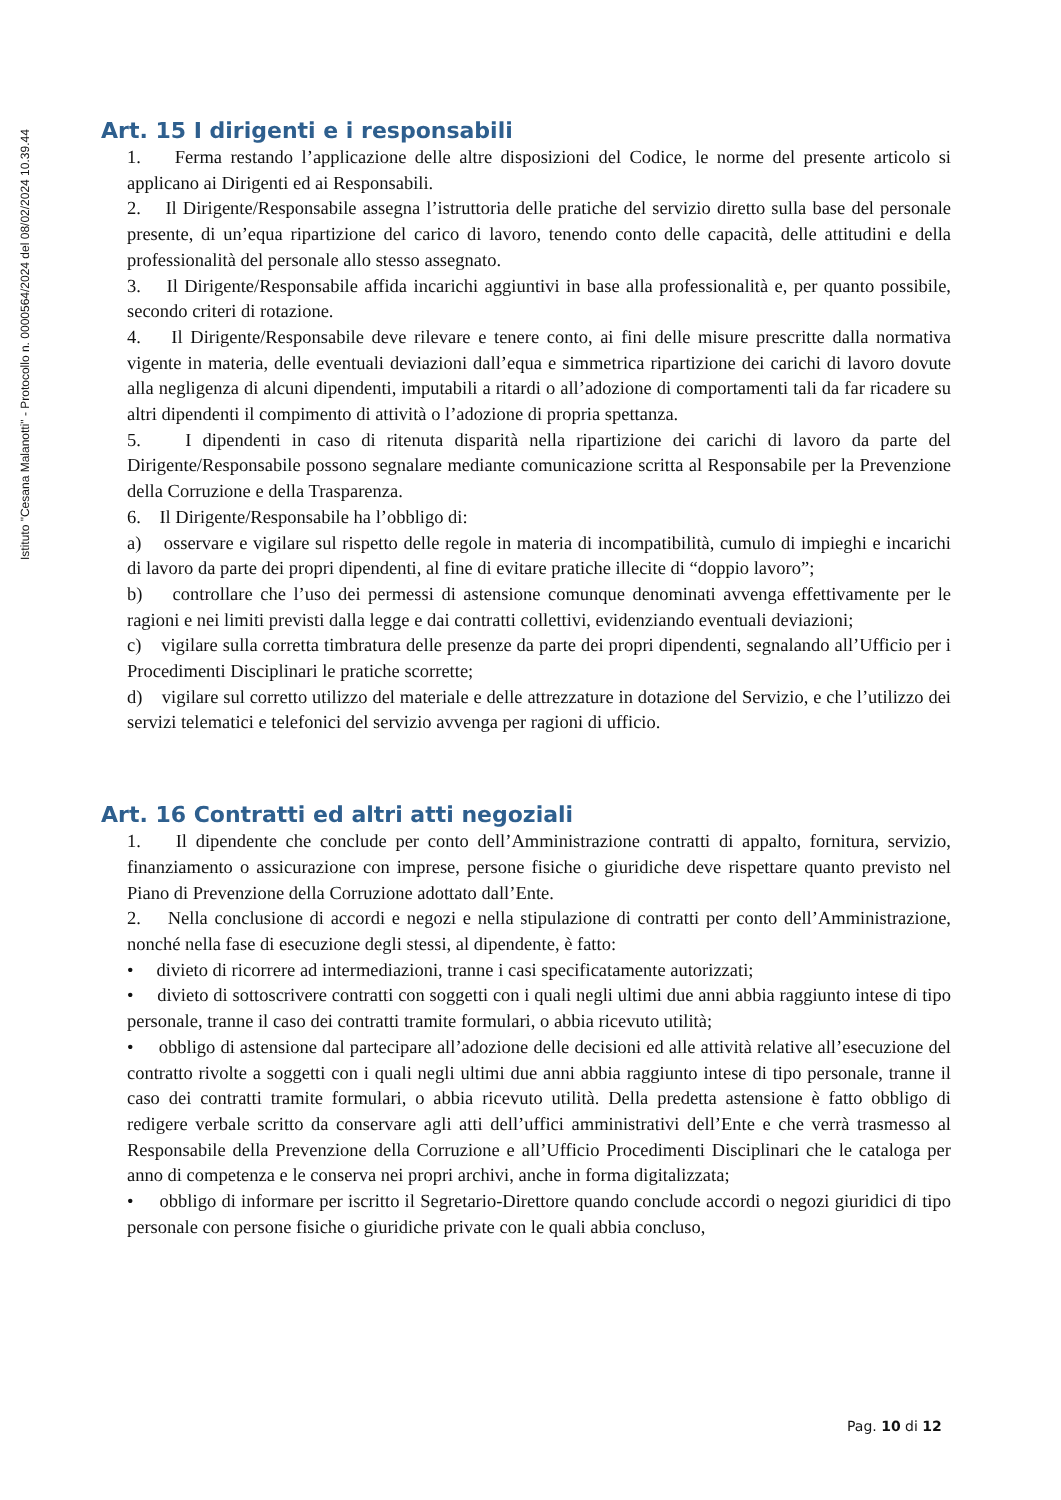Istituto "Cesana Malanotti" - Protocollo n. 0000564/2024 del 08/02/2024 10.39.44
Art. 15 I dirigenti e i responsabili
1. Ferma restando l’applicazione delle altre disposizioni del Codice, le norme del presente articolo si applicano ai Dirigenti ed ai Responsabili.
2. Il Dirigente/Responsabile assegna l’istruttoria delle pratiche del servizio diretto sulla base del personale presente, di un’equa ripartizione del carico di lavoro, tenendo conto delle capacità, delle attitudini e della professionalità del personale allo stesso assegnato.
3. Il Dirigente/Responsabile affida incarichi aggiuntivi in base alla professionalità e, per quanto possibile, secondo criteri di rotazione.
4. Il Dirigente/Responsabile deve rilevare e tenere conto, ai fini delle misure prescritte dalla normativa vigente in materia, delle eventuali deviazioni dall’equa e simmetrica ripartizione dei carichi di lavoro dovute alla negligenza di alcuni dipendenti, imputabili a ritardi o all’adozione di comportamenti tali da far ricadere su altri dipendenti il compimento di attività o l’adozione di propria spettanza.
5. I dipendenti in caso di ritenuta disparità nella ripartizione dei carichi di lavoro da parte del Dirigente/Responsabile possono segnalare mediante comunicazione scritta al Responsabile per la Prevenzione della Corruzione e della Trasparenza.
6. Il Dirigente/Responsabile ha l’obbligo di:
a) osservare e vigilare sul rispetto delle regole in materia di incompatibilità, cumulo di impieghi e incarichi di lavoro da parte dei propri dipendenti, al fine di evitare pratiche illecite di “doppio lavoro”;
b) controllare che l’uso dei permessi di astensione comunque denominati avvenga effettivamente per le ragioni e nei limiti previsti dalla legge e dai contratti collettivi, evidenziando eventuali deviazioni;
c) vigilare sulla corretta timbratura delle presenze da parte dei propri dipendenti, segnalando all’Ufficio per i Procedimenti Disciplinari le pratiche scorrette;
d) vigilare sul corretto utilizzo del materiale e delle attrezzature in dotazione del Servizio, e che l’utilizzo dei servizi telematici e telefonici del servizio avvenga per ragioni di ufficio.
Art. 16 Contratti ed altri atti negoziali
1. Il dipendente che conclude per conto dell’Amministrazione contratti di appalto, fornitura, servizio, finanziamento o assicurazione con imprese, persone fisiche o giuridiche deve rispettare quanto previsto nel Piano di Prevenzione della Corruzione adottato dall’Ente.
2. Nella conclusione di accordi e negozi e nella stipulazione di contratti per conto dell’Amministrazione, nonché nella fase di esecuzione degli stessi, al dipendente, è fatto:
• divieto di ricorrere ad intermediazioni, tranne i casi specificatamente autorizzati;
• divieto di sottoscrivere contratti con soggetti con i quali negli ultimi due anni abbia raggiunto intese di tipo personale, tranne il caso dei contratti tramite formulari, o abbia ricevuto utilità;
• obbligo di astensione dal partecipare all’adozione delle decisioni ed alle attività relative all’esecuzione del contratto rivolte a soggetti con i quali negli ultimi due anni abbia raggiunto intese di tipo personale, tranne il caso dei contratti tramite formulari, o abbia ricevuto utilità. Della predetta astensione è fatto obbligo di redigere verbale scritto da conservare agli atti dell’uffici amministrativi dell’Ente e che verrà trasmesso al Responsabile della Prevenzione della Corruzione e all’Ufficio Procedimenti Disciplinari che le cataloga per anno di competenza e le conserva nei propri archivi, anche in forma digitalizzata;
• obbligo di informare per iscritto il Segretario-Direttore quando conclude accordi o negozi giuridici di tipo personale con persone fisiche o giuridiche private con le quali abbia concluso,
Pag. 10 di 12